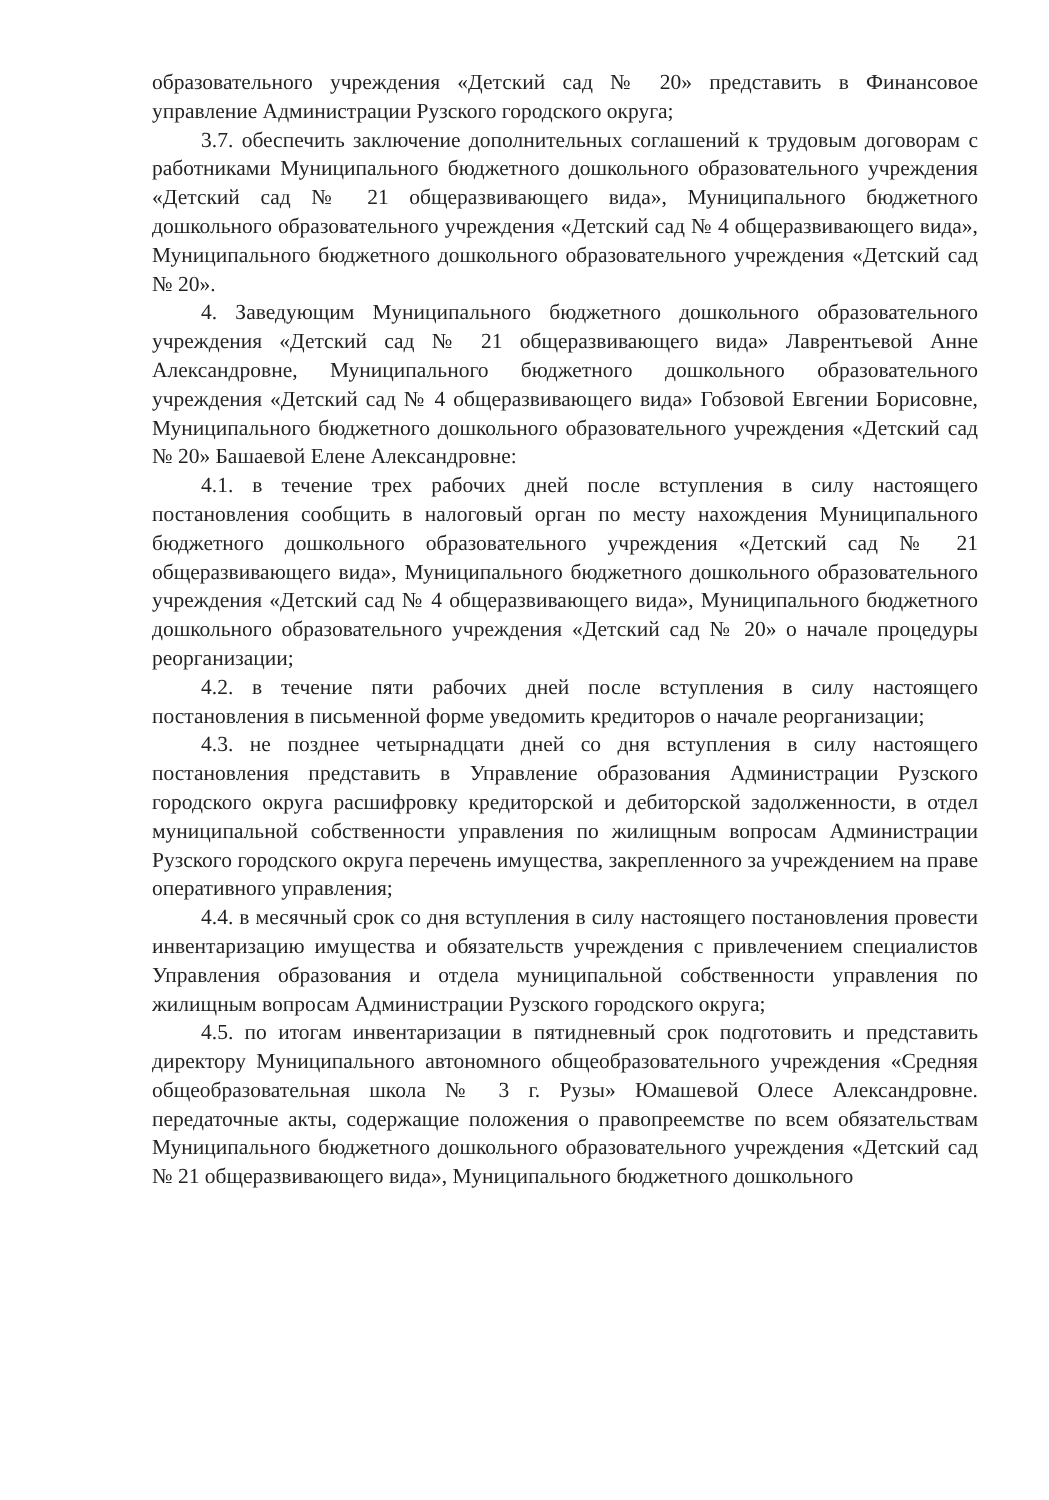образовательного учреждения «Детский сад № 20» представить в Финансовое управление Администрации Рузского городского округа;
3.7. обеспечить заключение дополнительных соглашений к трудовым договорам с работниками Муниципального бюджетного дошкольного образовательного учреждения «Детский сад № 21 общеразвивающего вида», Муниципального бюджетного дошкольного образовательного учреждения «Детский сад № 4 общеразвивающего вида», Муниципального бюджетного дошкольного образовательного учреждения «Детский сад № 20».
4. Заведующим Муниципального бюджетного дошкольного образовательного учреждения «Детский сад № 21 общеразвивающего вида» Лаврентьевой Анне Александровне, Муниципального бюджетного дошкольного образовательного учреждения «Детский сад № 4 общеразвивающего вида» Гобзовой Евгении Борисовне, Муниципального бюджетного дошкольного образовательного учреждения «Детский сад № 20» Башаевой Елене Александровне:
4.1. в течение трех рабочих дней после вступления в силу настоящего постановления сообщить в налоговый орган по месту нахождения Муниципального бюджетного дошкольного образовательного учреждения «Детский сад № 21 общеразвивающего вида», Муниципального бюджетного дошкольного образовательного учреждения «Детский сад № 4 общеразвивающего вида», Муниципального бюджетного дошкольного образовательного учреждения «Детский сад № 20» о начале процедуры реорганизации;
4.2. в течение пяти рабочих дней после вступления в силу настоящего постановления в письменной форме уведомить кредиторов о начале реорганизации;
4.3. не позднее четырнадцати дней со дня вступления в силу настоящего постановления представить в Управление образования Администрации Рузского городского округа расшифровку кредиторской и дебиторской задолженности, в отдел муниципальной собственности управления по жилищным вопросам Администрации Рузского городского округа перечень имущества, закрепленного за учреждением на праве оперативного управления;
4.4. в месячный срок со дня вступления в силу настоящего постановления провести инвентаризацию имущества и обязательств учреждения с привлечением специалистов Управления образования и отдела муниципальной собственности управления по жилищным вопросам Администрации Рузского городского округа;
4.5. по итогам инвентаризации в пятидневный срок подготовить и представить директору Муниципального автономного общеобразовательного учреждения «Средняя общеобразовательная школа № 3 г. Рузы» Юмашевой Олесе Александровне. передаточные акты, содержащие положения о правопреемстве по всем обязательствам Муниципального бюджетного дошкольного образовательного учреждения «Детский сад № 21 общеразвивающего вида», Муниципального бюджетного дошкольного